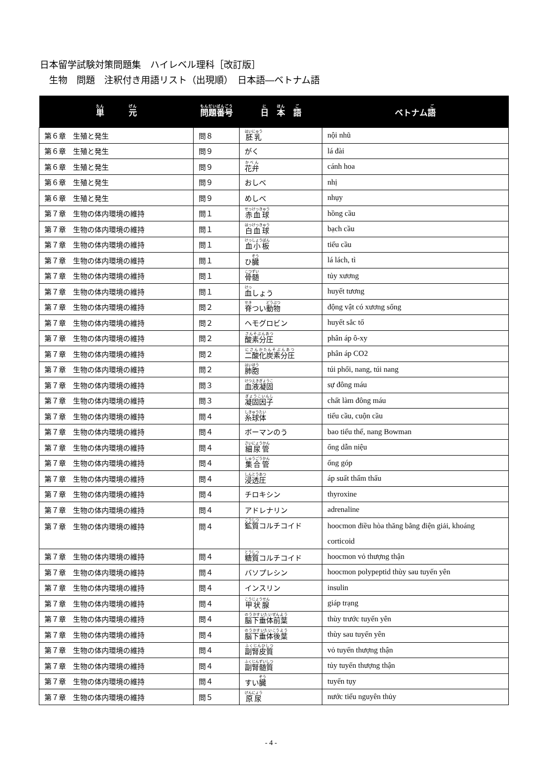日本留学試験対策問題集　ハイレベル理科［改訂版］
　生物　問題　注釈付き用語リスト（出現順）　日本語―ベトナム語
| 単 元 | 問題番号 | 日 本 語 | ベトナム 語 |
| --- | --- | --- | --- |
| 第６章 生殖と発生 | 問８ | 胚乳 | nội nhũ |
| 第６章 生殖と発生 | 問９ | がく | lá đài |
| 第６章 生殖と発生 | 問９ | 花弁 | cánh hoa |
| 第６章 生殖と発生 | 問９ | おしべ | nhị |
| 第６章 生殖と発生 | 問９ | めしべ | nhụy |
| 第７章 生物の体内環境の維持 | 問１ | 赤血球 | hồng cầu |
| 第７章 生物の体内環境の維持 | 問１ | 白血球 | bạch cầu |
| 第７章 生物の体内環境の維持 | 問１ | 血小板 | tiểu cầu |
| 第７章 生物の体内環境の維持 | 問１ | ひ 臓 | lá lách, tì |
| 第７章 生物の体内環境の維持 | 問１ | 骨髄 | tủy xương |
| 第７章 生物の体内環境の維持 | 問１ | 血 しょう | huyết tương |
| 第７章 生物の体内環境の維持 | 問２ | 脊 つい 動物 | động vật có xương sống |
| 第７章 生物の体内環境の維持 | 問２ | ヘモグロビン | huyết sắc tố |
| 第７章 生物の体内環境の維持 | 問２ | 酸素分圧 | phân áp ô-xy |
| 第７章 生物の体内環境の維持 | 問２ | 二酸化炭素分圧 | phân áp CO2 |
| 第７章 生物の体内環境の維持 | 問２ | 肺胞 | túi phổi, nang, túi nang |
| 第７章 生物の体内環境の維持 | 問３ | 血液凝固 | sự đông máu |
| 第７章 生物の体内環境の維持 | 問３ | 凝固因子 | chất làm đông máu |
| 第７章 生物の体内環境の維持 | 問４ | 糸球体 | tiểu cầu, cuộn cầu |
| 第７章 生物の体内環境の維持 | 問４ | ボーマンのう | bao tiểu thể, nang Bowman |
| 第７章 生物の体内環境の維持 | 問４ | 細尿管 | ống dẫn niệu |
| 第７章 生物の体内環境の維持 | 問４ | 集合管 | ống góp |
| 第７章 生物の体内環境の維持 | 問４ | 浸透圧 | áp suất thẩm thấu |
| 第７章 生物の体内環境の維持 | 問４ | チロキシン | thyroxine |
| 第７章 生物の体内環境の維持 | 問４ | アドレナリン | adrenaline |
| 第７章 生物の体内環境の維持 | 問４ | 鉱質 コルチコイド | hoocmon điều hòa thăng bằng điện giải, khoáng corticoid |
| 第７章 生物の体内環境の維持 | 問４ | 糖質 コルチコイド | hoocmon vỏ thượng thận |
| 第７章 生物の体内環境の維持 | 問４ | バソプレシン | hoocmon polypeptid thùy sau tuyến yên |
| 第７章 生物の体内環境の維持 | 問４ | インスリン | insulin |
| 第７章 生物の体内環境の維持 | 問４ | 甲状腺 | giáp trạng |
| 第７章 生物の体内環境の維持 | 問４ | 脳下垂体前葉 | thùy trước tuyến yên |
| 第７章 生物の体内環境の維持 | 問４ | 脳下垂体後葉 | thùy sau tuyến yên |
| 第７章 生物の体内環境の維持 | 問４ | 副腎皮質 | vỏ tuyến thượng thận |
| 第７章 生物の体内環境の維持 | 問４ | 副腎髄質 | tủy tuyến thượng thận |
| 第７章 生物の体内環境の維持 | 問４ | すい 臓 | tuyến tụy |
| 第７章 生物の体内環境の維持 | 問５ | 原尿 | nước tiểu nguyên thủy |
- 4 -